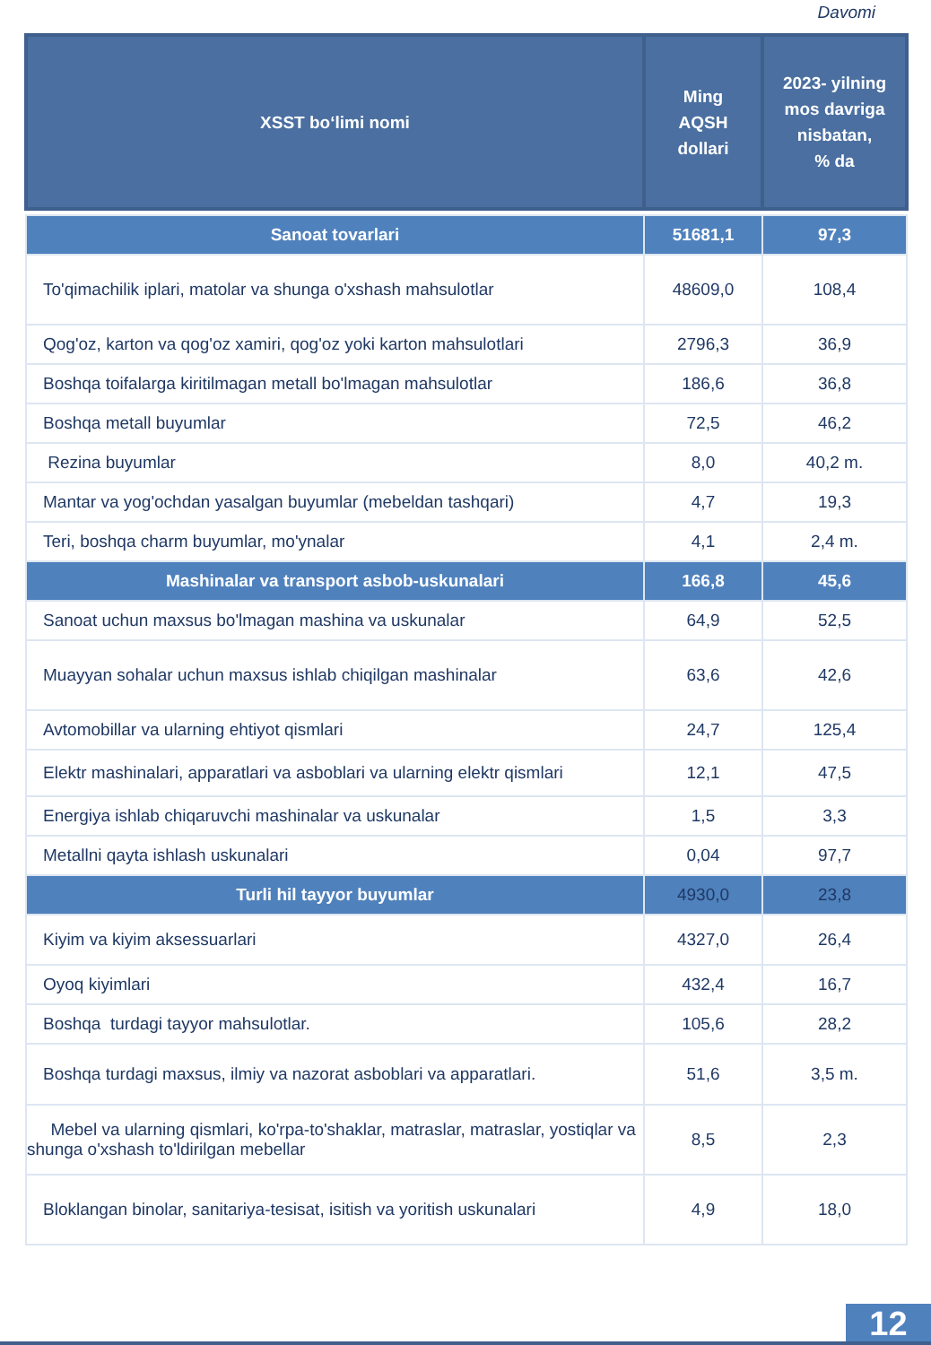Davomi
| XSST bo‘limi nomi | Ming AQSH dollari | 2023- yilning mos davriga nisbatan, % da |
| --- | --- | --- |
| Sanoat tovarlari | 51681,1 | 97,3 |
| To'qimachilik iplari, matolar va shunga o'xshash mahsulotlar | 48609,0 | 108,4 |
| Qog'oz, karton va qog'oz xamiri, qog'oz yoki karton mahsulotlari | 2796,3 | 36,9 |
| Boshqa toifalarga kiritilmagan metall bo'lmagan mahsulotlar | 186,6 | 36,8 |
| Boshqa metall buyumlar | 72,5 | 46,2 |
| Rezina buyumlar | 8,0 | 40,2 m. |
| Mantar va yog'ochdan yasalgan buyumlar (mebeldan tashqari) | 4,7 | 19,3 |
| Teri, boshqa charm buyumlar, mo'ynalar | 4,1 | 2,4 m. |
| Mashinalar va transport asbob-uskunalari | 166,8 | 45,6 |
| Sanoat uchun maxsus bo'lmagan mashina va uskunalar | 64,9 | 52,5 |
| Muayyan sohalar uchun maxsus ishlab chiqilgan mashinalar | 63,6 | 42,6 |
| Avtomobillar va ularning ehtiyot qismlari | 24,7 | 125,4 |
| Elektr mashinalari, apparatlari va asboblari va ularning elektr qismlari | 12,1 | 47,5 |
| Energiya ishlab chiqaruvchi mashinalar va uskunalar | 1,5 | 3,3 |
| Metallni qayta ishlash uskunalari | 0,04 | 97,7 |
| Turli hil tayyor buyumlar | 4930,0 | 23,8 |
| Kiyim va kiyim aksessuarlari | 4327,0 | 26,4 |
| Oyoq kiyimlari | 432,4 | 16,7 |
| Boshqa turdagi tayyor mahsulotlar. | 105,6 | 28,2 |
| Boshqa turdagi maxsus, ilmiy va nazorat asboblari va apparatlari. | 51,6 | 3,5 m. |
| Mebel va ularning qismlari, ko'rpa-to'shaklar, matraslar, matraslar, yostiqlar va shunga o'xshash to'ldirilgan mebellar | 8,5 | 2,3 |
| Bloklangan binolar, sanitariya-tesisat, isitish va yoritish uskunalari | 4,9 | 18,0 |
12